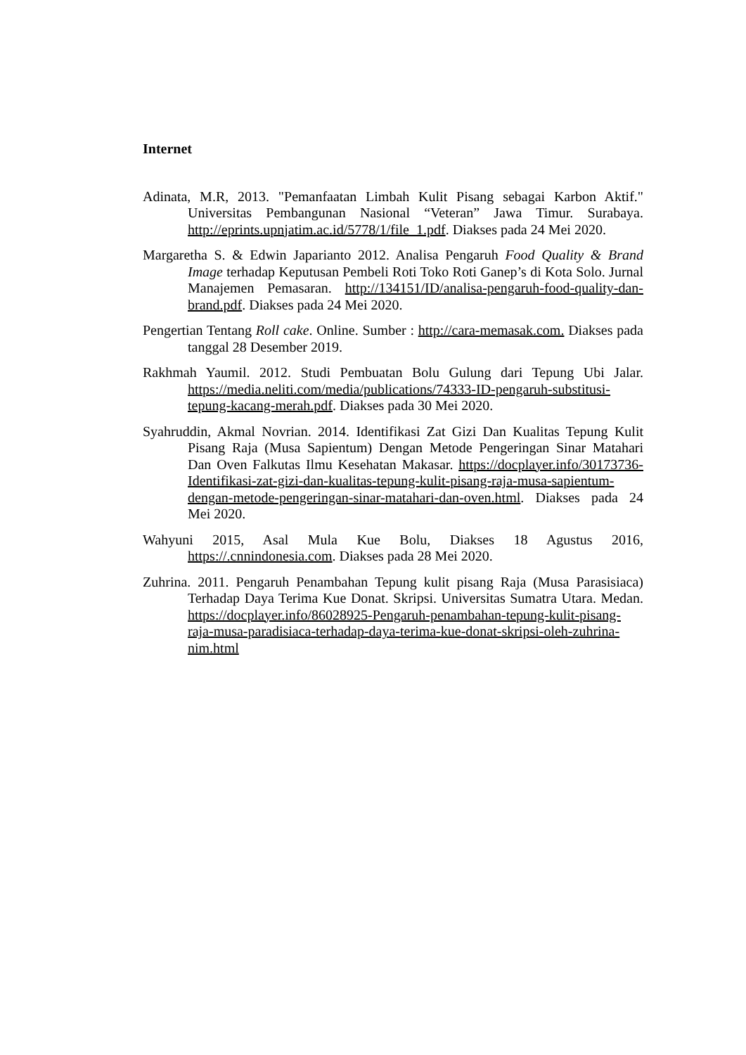Internet
Adinata, M.R, 2013. "Pemanfaatan Limbah Kulit Pisang sebagai Karbon Aktif." Universitas Pembangunan Nasional “Veteran” Jawa Timur. Surabaya. http://eprints.upnjatim.ac.id/5778/1/file_1.pdf. Diakses pada 24 Mei 2020.
Margaretha S. & Edwin Japarianto 2012. Analisa Pengaruh Food Quality & Brand Image terhadap Keputusan Pembeli Roti Toko Roti Ganep’s di Kota Solo. Jurnal Manajemen Pemasaran. http://134151/ID/analisa-pengaruh-food-quality-dan-brand.pdf. Diakses pada 24 Mei 2020.
Pengertian Tentang Roll cake. Online. Sumber : http://cara-memasak.com. Diakses pada tanggal 28 Desember 2019.
Rakhmah Yaumil. 2012. Studi Pembuatan Bolu Gulung dari Tepung Ubi Jalar. https://media.neliti.com/media/publications/74333-ID-pengaruh-substitusi-tepung-kacang-merah.pdf. Diakses pada 30 Mei 2020.
Syahruddin, Akmal Novrian. 2014. Identifikasi Zat Gizi Dan Kualitas Tepung Kulit Pisang Raja (Musa Sapientum) Dengan Metode Pengeringan Sinar Matahari Dan Oven Falkutas Ilmu Kesehatan Makasar. https://docplayer.info/30173736-Identifikasi-zat-gizi-dan-kualitas-tepung-kulit-pisang-raja-musa-sapientum-dengan-metode-pengeringan-sinar-matahari-dan-oven.html. Diakses pada 24 Mei 2020.
Wahyuni 2015, Asal Mula Kue Bolu, Diakses 18 Agustus 2016, https://.cnnindonesia.com. Diakses pada 28 Mei 2020.
Zuhrina. 2011. Pengaruh Penambahan Tepung kulit pisang Raja (Musa Parasisiaca) Terhadap Daya Terima Kue Donat. Skripsi. Universitas Sumatra Utara. Medan. https://docplayer.info/86028925-Pengaruh-penambahan-tepung-kulit-pisang-raja-musa-paradisiaca-terhadap-daya-terima-kue-donat-skripsi-oleh-zuhrina-nim.html